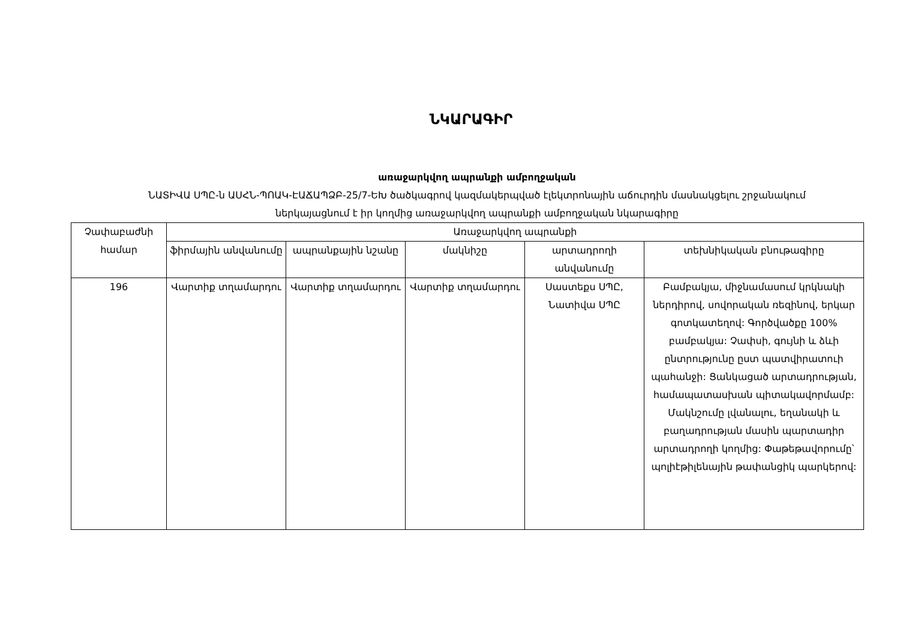ՆԿԱՐԱԳԻՐ
առաջարկվող ապրանքի ամբողջական
ՆԱՏԻՎԱ ՍՊԸ-ն ԱՍՀՆ-ՊՈԱԿ-ԷԱՃԱՊՁԲ-25/7-ԵԽ ծածկագրով կազմակերպված էլեկտրոնային աճուրդին մասնակցելու շրջանակում
ներկայացնում է իր կողմից առաջարկվող ապրանքի ամբողջական նկարագիրը
| Չափաբաժնի համար | Առաջարկվող ապրանքի | | | | |
| --- | --- | --- | --- | --- | --- |
| | ֆիրմային անվանումը | ապրանքային նշանը | մակնիշը | արտադրողի անվանումը | տեխնիկական բնութագիրը |
| 196 | Վարտիք տղամարդու | Վարտիք տղամարդու | Վարտիք տղամարդու | Սաստեքս ՍՊԸ, Նատիվա ՍՊԸ | Բամբակյա, միջնամասում կրկնակի ներդիրով, սովորական ռեզինով, երկար գոտկատեղով: Գործվածքը 100% բամբակյա: Չափսի, գույնի և ձևի ընտրությունը ըստ պատվիրատուի պահանջի: Ցանկացած արտադրության, համապատասխան պիտակավորմամբ: Մակնշումը լվանալու, եղանակի և բաղադրության մասին պարտադիր արտադրողի կողմից: Փաթեթավորումը՝ պոլիէթիլենային թափանցիկ պարկերով: |